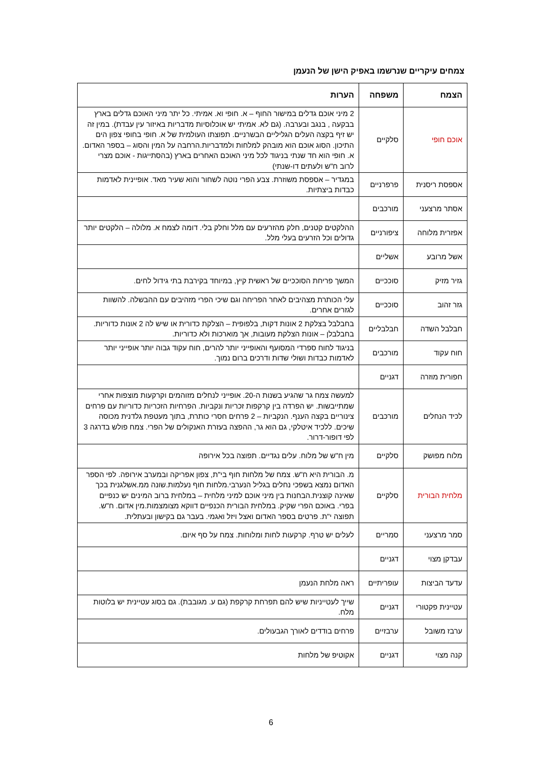צמחים עיקריים שנרשמו באפיק הישן של הנעמן
| הצמח | משפחה | הערות |
| --- | --- | --- |
| אוכם חופי | סלקיים | 2 מיני אוכם גדלים במישור החוף – א. חופי וא. אמיתי. כל יתר מיני האוכם גדלים בארץ בבקעה , בנגב ובערבה. (גם לא. אמיתי יש אוכלוסיות מדבריות באיזור עין עבדת). במין זה יש זיף בקצה העלים הגליליים הבשרניים. תפוצתו העולמית של א. חופי בחופי צפון הים התיכון. הסוג אוכם הוא מובהק למלחות ולמדבריות.הרחבה על המין והסוג – בספר האדום. א. חופי הוא חד שנתי בניגוד לכל מיני האוכם האחרים בארץ (בהסתייגות - אוכם מצרי לרוב ח"ש ולעתים דו-שנתי) |
| אספסת ריסנית | פרפרניים | במגדיר – אספסת משוזרת. צבע הפרי נוטה לשחור והוא שעיר מאד. אופיינית לאדמות כבדות ביצתיות. |
| אסתר מרצעני | מורכבים | |
| אפזרית מלוחה | ציפורניים | ההלקטים קטנים, חלק מהזרעים עם מלל וחלק בלי. דומה לצמח א. מלולה – הלקטים יותר גדולים וכל הזרעים בעלי מלל. |
| אשל מרובע | אשליים | |
| גזיר מזיק | סוככיים | המשך פריחת הסוככיים של ראשית קיץ, במיוחד בקירבת בתי גידול לחים. |
| גזר זהוב | סוככיים | עלי הכותרת מצהיבים לאחר הפריחה וגם שיכי הפרי מזהיבים עם ההבשלה. להשוות לגזרים אחרים. |
| חבלבל השדה | חבלבליים | בחבלבל בצלקת 2 אונות דקות, בלפופית – הצלקת כדורית או שיש לה 2 אונות כדוריות. בחבלבלן – אונות הצלקת מעובות, אך מוארכות ולא כדוריות. |
| חוח עקוד | מורכבים | בניגוד לחוח ספרדי המסועף והאופייני יותר להרים, חוח עקוד גבוה יותר אופייני יותר לאדמות כבדות ושולי שדות ודרכים ברום נמוך. |
| חפורית מוזרה | דגניים | |
| לכיד הנחלים | מורכבים | למעשה צמח גר שהגיע בשנות ה-20. אופייני לנחלים מזוהמים וקרקעות מוצפות אחרי שמתייבשות. יש הפרדה בין קרקפות זכריות ונקביות. הפרחיות הזכריות כדוריות עם פרחים צינוריים בקצה הענף. הנקביות – 2 פרחים חסרי כותרת, בתוך מעטפת גלדנית מכוסה שיכים. ללכיד איטלקי, גם הוא גר, ההפצה בעזרת האנקולים של הפרי. צמח פולש בדרגה 3 לפי דופור-דרור. |
| מלוח מפושק | סלקיים | מין ח"ש של מלוח. עלים נגדיים. תפוצה בכל אירופה |
| מלחית הבורית | סלקיים | מ. הבורית היא ח"ש. צמח של מלחות חוף בי"ת, צפון אפריקה ובמערב אירופה. לפי הספר האדום נמצא בשפכי נחלים בגליל הנערבי.מלחות חוף נעלמות.שונה ממ.אשלגנית בכך שאינה קוצנית.הבחנות בין מיני אוכם למיני מלחית – במלחית ברוב המינים יש כנפיים בפרי. באוכם הפרי שקיק. במלחית הבורית הכנפיים דווקא מצומצמות.מין אדום. ח"ש. תפוצה י"ת. פרטים בספר האדום ואצל ויזל ואגמי. בעבר גם בקישון ובעתלית. |
| סמר מרצעני | סמריים | לעלים יש טרף. קרקעות לחות ומלוחות. צמח על סף איום. |
| עבדקן מצוי | דגניים | |
| עדעד הביצות | עופריתיים | ראה מלחת הנעמן |
| עטיינית פקטורי | דגניים | שייך לעטייניות שיש להם תפרחת קרקפת (גם ע. מגובבת). גם בסוג עטיינית יש בלוטות מלח. |
| ערבז משובל | ערבזיים | פרחים בודדים לאורך הגבעולים. |
| קנה מצוי | דגניים | אקוטיפ של מלחות |
6